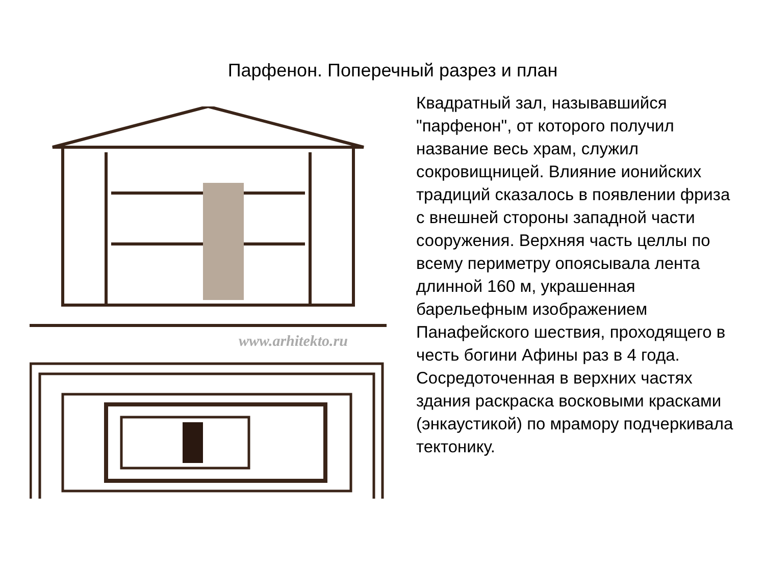Парфенон. Поперечный разрез и план
www.arhitekto.ru
Квадратный зал, называвшийся "парфенон", от которого получил название весь храм, служил сокровищницей. Влияние ионийских традиций сказалось в появлении фриза с внешней стороны западной части сооружения. Верхняя часть целлы по всему периметру опоясывала лента длинной 160 м, украшенная барельефным изображением Панафейского шествия, проходящего в честь богини Афины раз в 4 года. Сосредоточенная в верхних частях здания раскраска восковыми красками (энкаустикой) по мрамору подчеркивала тектонику.